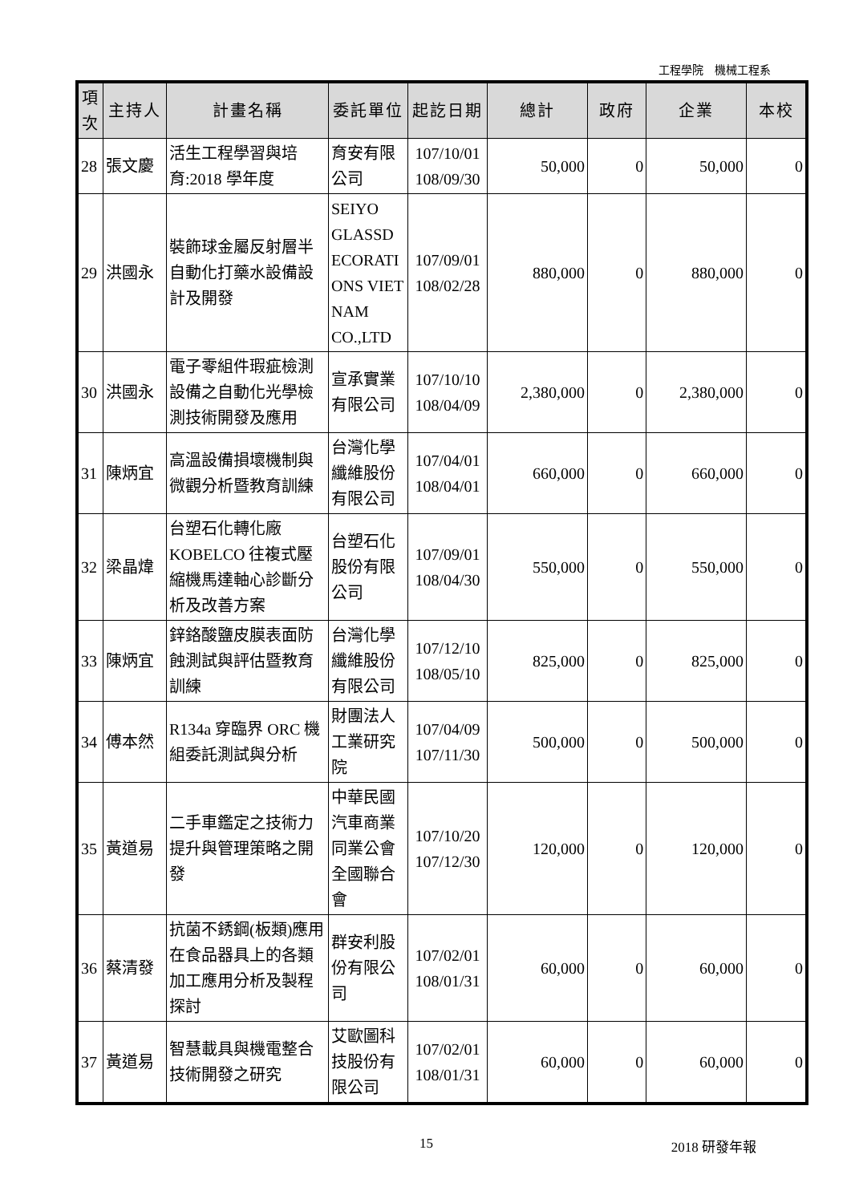工程學院　機械工程系
| 項次 | 主持人 | 計畫名稱 | 委託單位 | 起訖日期 | 總計 | 政府 | 企業 | 本校 |
| --- | --- | --- | --- | --- | --- | --- | --- | --- |
| 28 | 張文慶 | 活生工程學習與培育:2018 學年度 | 育安有限公司 | 107/10/01 108/09/30 | 50,000 | 0 | 50,000 | 0 |
| 29 | 洪國永 | 裝飾球金屬反射層半自動化打藥水設備設計及開發 | SEIYO GLASSD ECORATI ONS VIET NAM CO.,LTD | 107/09/01 108/02/28 | 880,000 | 0 | 880,000 | 0 |
| 30 | 洪國永 | 電子零組件瑕疵檢測設備之自動化光學檢測技術開發及應用 | 宣承實業有限公司 | 107/10/10 108/04/09 | 2,380,000 | 0 | 2,380,000 | 0 |
| 31 | 陳炳宜 | 高溫設備損壞機制與微觀分析暨教育訓練 | 台灣化學纖維股份有限公司 | 107/04/01 108/04/01 | 660,000 | 0 | 660,000 | 0 |
| 32 | 梁晶煒 | 台塑石化轉化廠KOBELCO 往複式壓縮機馬達軸心診斷分析及改善方案 | 台塑石化股份有限公司 | 107/09/01 108/04/30 | 550,000 | 0 | 550,000 | 0 |
| 33 | 陳炳宜 | 鋅鉻酸鹽皮膜表面防蝕測試與評估暨教育訓練 | 台灣化學纖維股份有限公司 | 107/12/10 108/05/10 | 825,000 | 0 | 825,000 | 0 |
| 34 | 傅本然 | R134a 穿臨界 ORC 機組委託測試與分析 | 財團法人工業研究院 | 107/04/09 107/11/30 | 500,000 | 0 | 500,000 | 0 |
| 35 | 黃道易 | 二手車鑑定之技術力提升與管理策略之開發 | 中華民國汽車商業同業公會全國聯合會 | 107/10/20 107/12/30 | 120,000 | 0 | 120,000 | 0 |
| 36 | 蔡清發 | 抗菌不銹鋼(板類)應用在食品器具上的各類加工應用分析及製程探討 | 群安利股份有限公司 | 107/02/01 108/01/31 | 60,000 | 0 | 60,000 | 0 |
| 37 | 黃道易 | 智慧載具與機電整合技術開發之研究 | 艾歐圖科技股份有限公司 | 107/02/01 108/01/31 | 60,000 | 0 | 60,000 | 0 |
15 2018 研發年報